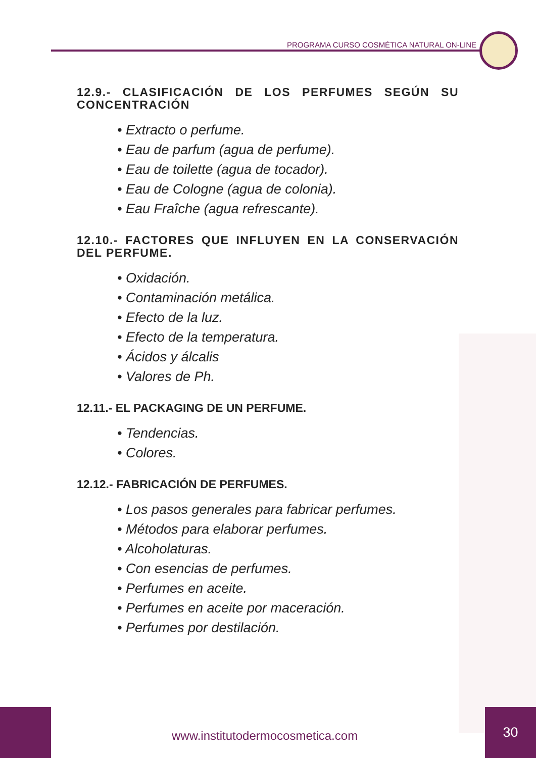PROGRAMA CURSO COSMÉTICA NATURAL ON-LINE
12.9.- CLASIFICACIÓN DE LOS PERFUMES SEGÚN SU CONCENTRACIÓN
• Extracto o perfume.
• Eau de parfum (agua de perfume).
• Eau de toilette (agua de tocador).
• Eau de Cologne (agua de colonia).
• Eau Fraîche (agua refrescante).
12.10.- FACTORES QUE INFLUYEN EN LA CONSERVACIÓN DEL PERFUME.
• Oxidación.
• Contaminación metálica.
• Efecto de la luz.
• Efecto de la temperatura.
• Ácidos y álcalis
• Valores de Ph.
12.11.- EL PACKAGING DE UN PERFUME.
• Tendencias.
• Colores.
12.12.- FABRICACIÓN DE PERFUMES.
• Los pasos generales para fabricar perfumes.
• Métodos para elaborar perfumes.
• Alcoholaturas.
• Con esencias de perfumes.
• Perfumes en aceite.
• Perfumes en aceite por maceración.
• Perfumes por destilación.
www.institutodermocosmetica.com
30